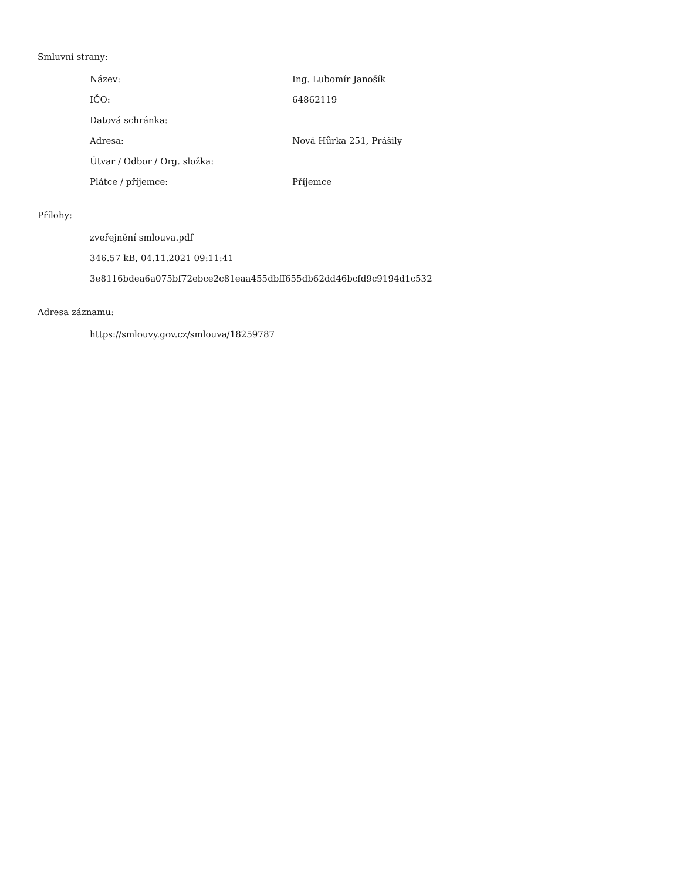Smluvní strany:
| Název: | Ing. Lubomír Janošík |
| IČO: | 64862119 |
| Datová schránka: | |
| Adresa: | Nová Hůrka 251, Prášily |
| Útvar / Odbor / Org. složka: | |
| Plátce / příjemce: | Příjemce |
Přílohy:
zveřejnění smlouva.pdf
346.57 kB, 04.11.2021 09:11:41
3e8116bdea6a075bf72ebce2c81eaa455dbff655db62dd46bcfd9c9194d1c532
Adresa záznamu:
https://smlouvy.gov.cz/smlouva/18259787